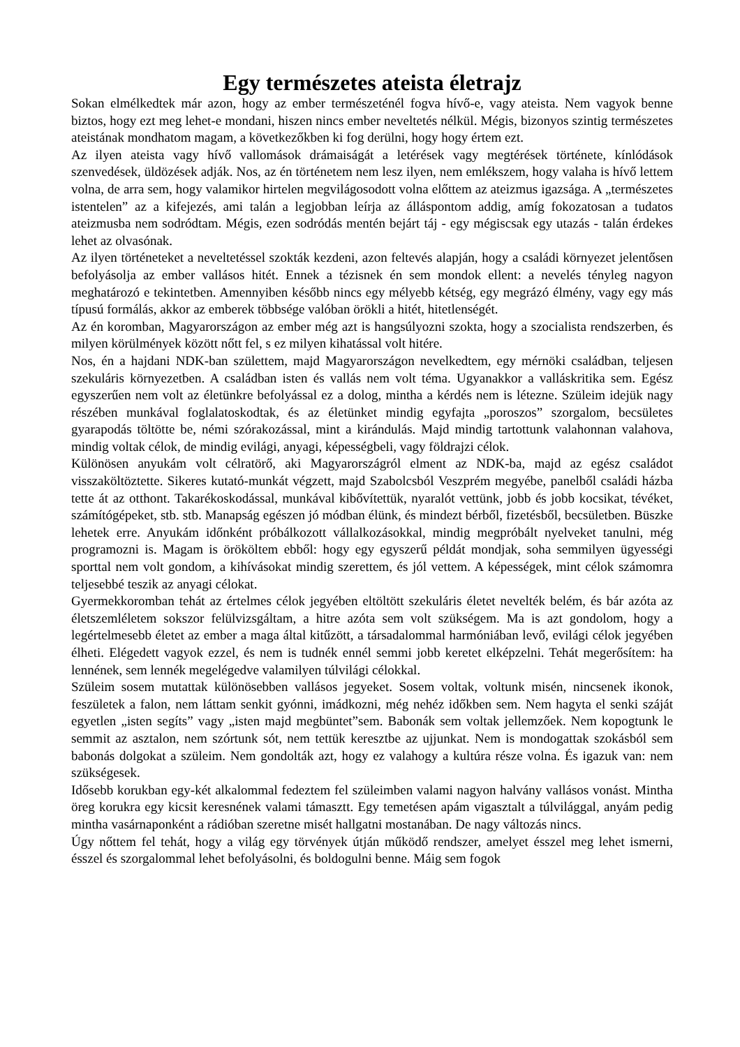Egy természetes ateista életrajz
Sokan elmélkedtek már azon, hogy az ember természeténél fogva hívő-e, vagy ateista. Nem vagyok benne biztos, hogy ezt meg lehet-e mondani, hiszen nincs ember neveltetés nélkül. Mégis, bizonyos szintig természetes ateistának mondhatom magam, a következőkben ki fog derülni, hogy hogy értem ezt.
Az ilyen ateista vagy hívő vallomások drámaiságát a letérések vagy megtérések története, kínlódások szenvedések, üldözések adják. Nos, az én történetem nem lesz ilyen, nem emlékszem, hogy valaha is hívő lettem volna, de arra sem, hogy valamikor hirtelen megvilágosodott volna előttem az ateizmus igazsága. A „természetes istentelen” az a kifejezés, ami talán a legjobban leírja az álláspontom addig, amíg fokozatosan a tudatos ateizmusba nem sodródtam. Mégis, ezen sodródás mentén bejárt táj - egy mégiscsak egy utazás - talán érdekes lehet az olvasónak.
Az ilyen történeteket a neveltetéssel szokták kezdeni, azon feltevés alapján, hogy a családi környezet jelentősen befolyásolja az ember vallásos hitét. Ennek a tézisnek én sem mondok ellent: a nevelés tényleg nagyon meghatározó e tekintetben. Amennyiben később nincs egy mélyebb kétség, egy megrázó élmény, vagy egy más típusú formálás, akkor az emberek többsége valóban örökli a hitét, hitetlenségét.
Az én koromban, Magyarországon az ember még azt is hangsúlyozni szokta, hogy a szocialista rendszerben, és milyen körülmények között nőtt fel, s ez milyen kihatással volt hitére.
Nos, én a hajdani NDK-ban születtem, majd Magyarországon nevelkedtem, egy mérnöki családban, teljesen szekuláris környezetben. A családban isten és vallás nem volt téma. Ugyanakkor a valláskritika sem. Egész egyszerűen nem volt az életünkre befolyással ez a dolog, mintha a kérdés nem is létezne. Szüleim idejük nagy részében munkával foglalatoskodtak, és az életünket mindig egyfajta „poroszos” szorgalom, becsületes gyarapodás töltötte be, némi szórakozással, mint a kirándulás. Majd mindig tartottunk valahonnan valahova, mindig voltak célok, de mindig evilági, anyagi, képességbeli, vagy földrajzi célok.
Különösen anyukám volt célratörő, aki Magyarországról elment az NDK-ba, majd az egész családot visszaköltöztette. Sikeres kutató-munkát végzett, majd Szabolcsból Veszprém megyébe, panelből családi házba tette át az otthont. Takarékoskodással, munkával kibővítettük, nyaralót vettünk, jobb és jobb kocsikat, tévéket, számítógépeket, stb. stb. Manapság egészen jó módban élünk, és mindezt bérből, fizetésből, becsületben. Büszke lehetek erre. Anyukám időnként próbálkozott vállalkozásokkal, mindig megpróbált nyelveket tanulni, még programozni is. Magam is örököltem ebből: hogy egy egyszerű példát mondjak, soha semmilyen ügyességi sporttal nem volt gondom, a kihívásokat mindig szerettem, és jól vettem. A képességek, mint célok számomra teljesebbé teszik az anyagi célokat.
Gyermekkoromban tehát az értelmes célok jegyében eltöltött szekuláris életet nevelték belém, és bár azóta az életszemléletem sokszor felülvizsgáltam, a hitre azóta sem volt szükségem. Ma is azt gondolom, hogy a legértelmesebb életet az ember a maga által kitűzött, a társadalommal harmóniában levő, evilági célok jegyében élheti. Elégedett vagyok ezzel, és nem is tudnék ennél semmi jobb keretet elképzelni. Tehát megerősítem: ha lennének, sem lennék megelégedve valamilyen túlvilági célokkal.
Szüleim sosem mutattak különösebben vallásos jegyeket. Sosem voltak, voltunk misén, nincsenek ikonok, feszületek a falon, nem láttam senkit gyónni, imádkozni, még nehéz időkben sem. Nem hagyta el senki száját egyetlen „isten segíts” vagy „isten majd megbüntet”sem. Babonák sem voltak jellemzőek. Nem kopogtunk le semmit az asztalon, nem szórtunk sót, nem tettük keresztbe az ujjunkat. Nem is mondogattak szokásból sem babonás dolgokat a szüleim. Nem gondolták azt, hogy ez valahogy a kultúra része volna. És igazuk van: nem szükségesek.
Idősebb korukban egy-két alkalommal fedeztem fel szüleimben valami nagyon halvány vallásos vonást. Mintha öreg korukra egy kicsit keresnének valami támasztt. Egy temetésen apám vigasztalt a túlvilággal, anyám pedig mintha vasárnaponként a rádióban szeretne misét hallgatni mostanában. De nagy változás nincs.
Úgy nőttem fel tehát, hogy a világ egy törvények útján működő rendszer, amelyet ésszel meg lehet ismerni, ésszel és szorgalommal lehet befolyásolni, és boldogulni benne. Máig sem fogok